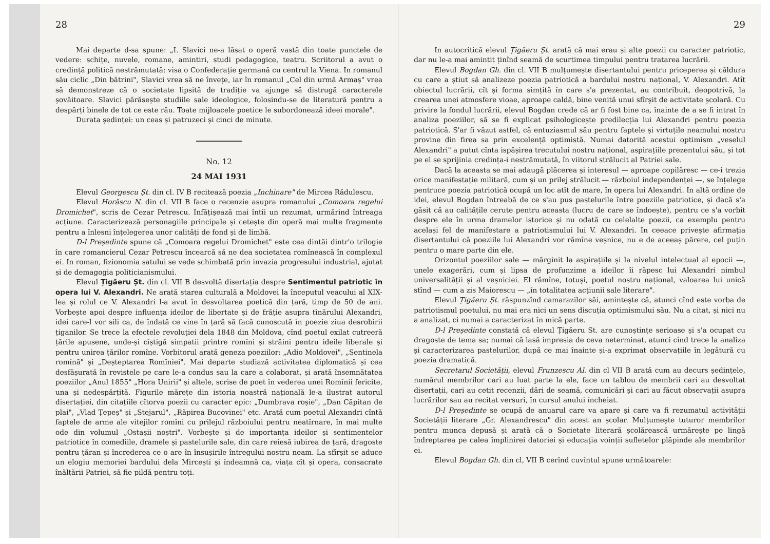28
Mai departe d-sa spune: „I. Slavici ne-a lăsat o operă vastă din toate punctele de vedere: schițe, nuvele, romane, amintiri, studi pedagogice, teatru. Scriitorul a avut o credință politică nestrămutată: visa o Confederație germană cu centrul la Viena. In romanul său ciclic „Din bătrini", Slavici vrea să ne învețe, iar în romanul „Cel din urmă Armaș" vrea să demonstreze că o societate lipsită de tradiție va ajunge să distrugă caracterele șovăitoare. Slavici părăsește studiile sale ideologice, folosindu-se de literatură pentru a despărți binele de tot ce este rău. Toate mijloacele poetice le subordonează ideei morale".
Durata ședinței: un ceas și patruzeci și cinci de minute.
No. 12
24 MAI 1931
Elevul Georgescu Șt. din cl. IV B recitează poezia „Inchinare" de Mircea Rădulescu.
Elevul Horăscu N. din cl. VII B face o recenzie asupra romanului „Comoara regelui Dromichet", scris de Cezar Petrescu. Infățișează mai întîi un rezumat, urmărind întreaga acțiune. Caracterizează personagiile principale și cetește din operă mai multe fragmente pentru a înlesni înțelegerea unor calități de fond și de limbă.
D-l Președinte spune că „Comoara regelui Dromichet" este cea dintăi dintr'o trilogie în care romancierul Cezar Petrescu încearcă să ne dea societatea romînească în complexul ei. In roman, fizionomia satului se vede schimbată prin invazia progresului industrial, ajutat și de demagogia politicianismului.
Elevul Țigăeru Șt. din cl. VII B desvoltă disertația despre Sentimentul patriotic în opera lui V. Alexandri. Ne arată starea culturală a Moldovei la începutul veacului al XIX-lea și rolul ce V. Alexandri l-a avut în desvoltarea poetică din țară, timp de 50 de ani. Vorbește apoi despre influența ideilor de libertate și de frăție asupra tînărului Alexandri, idei care-l vor sili ca, de îndată ce vine în țară să facă cunoscută în poezie ziua desrobirii țiganilor. Se trece la efectele revoluției dela 1848 din Moldova, cînd poetul exilat cutreeră țările apusene, unde-și cîștigă simpatii printre romîni și străini pentru ideile liberale și pentru unirea țărilor romîne. Vorbitorul arată geneza poeziilor: „Adio Moldovei", „Sentinela romînă" și „Deșteptarea Romîniei". Mai departe studiază activitatea diplomatică și cea desfășurată în revistele pe care le-a condus sau la care a colaborat, și arată însemnătatea poeziilor „Anul 1855" „Hora Unirii" și altele, scrise de poet în vederea unei Romînii fericite, una și nedespărțită. Figurile mărețe din istoria noastră națională le-a ilustrat autorul disertației, din citațiile cîtorva poezii cu caracter epic: „Dumbrava roșie", „Dan Căpitan de plai", „Vlad Țepeș" și „Stejarul", „Răpirea Bucovinei" etc. Arată cum poetul Alexandri cîntă faptele de arme ale vitejilor romîni cu prilejul războiului pentru neatîrnare, în mai multe ode din volumul „Ostașii noștri". Vorbește și de importanța ideilor și sentimentelor patriotice în comediile, dramele și pastelurile sale, din care reiesă iubirea de țară, dragoste pentru țăran și încrederea ce o are în însușirile întregului nostru neam. La sfîrșit se aduce un elogiu memoriei bardului dela Mircești și îndeamnă ca, viața cît și opera, consacrate înălțării Patriei, să fie pildă pentru toți.
29
In autocritică elevul Țigăeru Șt. arată că mai erau și alte poezii cu caracter patriotic, dar nu le-a mai amintit ținînd seamă de scurtimea timpului pentru tratarea lucrării.
Elevul Bogdan Gh. din cl. VII B mulțumește disertantului pentru priceperea și căldura cu care a știut să analizeze poezia patriotică a bardului nostru național, V. Alexandri. Atît obiectul lucrării, cît și forma simțită în care s'a prezentat, au contribuit, deopotrivă, la crearea unei atmosfere vioae, aproape caldă, bine venită unui sfîrșit de activitate școlară. Cu privire la fondul lucrării, elevul Bogdan crede că ar fi fost bine ca, înainte de a se fi intrat în analiza poeziilor, să se fi explicat psihologicește predilecția lui Alexandri pentru poezia patriotică. S'ar fi văzut astfel, că entuziasmul său pentru faptele și virtuțile neamului nostru provine din firea sa prin excelență optimistă. Numai datorită acestui optimism „veselul Alexandri" a putut cînta ispășirea trecutului nostru național, aspirațiile prezentului său, și tot pe el se sprijinia credința-i nestrămutată, în viitorul strălucit al Patriei sale.
Dacă la aceasta se mai adaugă plăcerea și interesul — aproape copilăresc — ce-i trezia orice manifestație militară, cum și un prilej strălucit — războiul independenței —, se înțelege pentruce poezia patriotică ocupă un loc atît de mare, în opera lui Alexandri. In altă ordine de idei, elevul Bogdan întreabă de ce s'au pus pastelurile între poeziile patriotice, și dacă s'a găsit că au calitățile cerute pentru aceasta (lucru de care se îndoește), pentru ce s'a vorbit despre ele în urma dramelor istorice și nu odată cu celelalte poezii, ca exemplu pentru același fel de manifestare a patriotismului lui V. Alexandri. In ceeace privește afirmația disertantului că poeziile lui Alexandri vor rămîne veșnice, nu e de aceeaș părere, cel puțin pentru o mare parte din ele.
Orizontul poeziilor sale — mărginit la aspirațiile și la nivelul intelectual al epocii —, unele exagerări, cum și lipsa de profunzime a ideilor îi răpesc lui Alexandri nimbul universalității și al veșniciei. El rămîne, totuși, poetul nostru național, valoarea lui unică stînd — cum a zis Maiorescu — „în totalitatea acțiunii sale literare".
Elevul Țigăeru Șt. răspunzînd camarazilor săi, amintește că, atunci cînd este vorba de patriotismul poetului, nu mai era nici un sens discuția optimismului său. Nu a citat, și nici nu a analizat, ci numai a caracterizat în mică parte.
D-l Președinte constată că elevul Țigăeru St. are cunoștințe serioase și s'a ocupat cu dragoste de tema sa; numai că lasă impresia de ceva neterminat, atunci cînd trece la analiza și caracterizarea pastelurilor, după ce mai înainte și-a exprimat observațiile în legătură cu poezia dramatică.
Secretarul Societății, elevul Frunzescu Al. din cl VII B arată cum au decurs ședințele, numărul membrilor cari au luat parte la ele, face un tablou de membrii cari au desvoltat disertații, cari au cetit recenzii, dări de seamă, comunicări și cari au făcut observații asupra lucrărilor sau au recitat versuri, în cursul anului încheiat.
D-l Președinte se ocupă de anuarul care va apare și care va fi rezumatul activității Societății literare „Gr. Alexandrescu" din acest an școlar. Mulțumește tuturor membrilor pentru munca depusă și arată că o Societate literară școlărească urmărește pe lingă îndreptarea pe calea împlinirei datoriei și educația voinții sufletelor plăpinde ale membrilor ei.
Elevul Bogdan Gh. din cl, VII B cerînd cuvîntul spune următoarele: